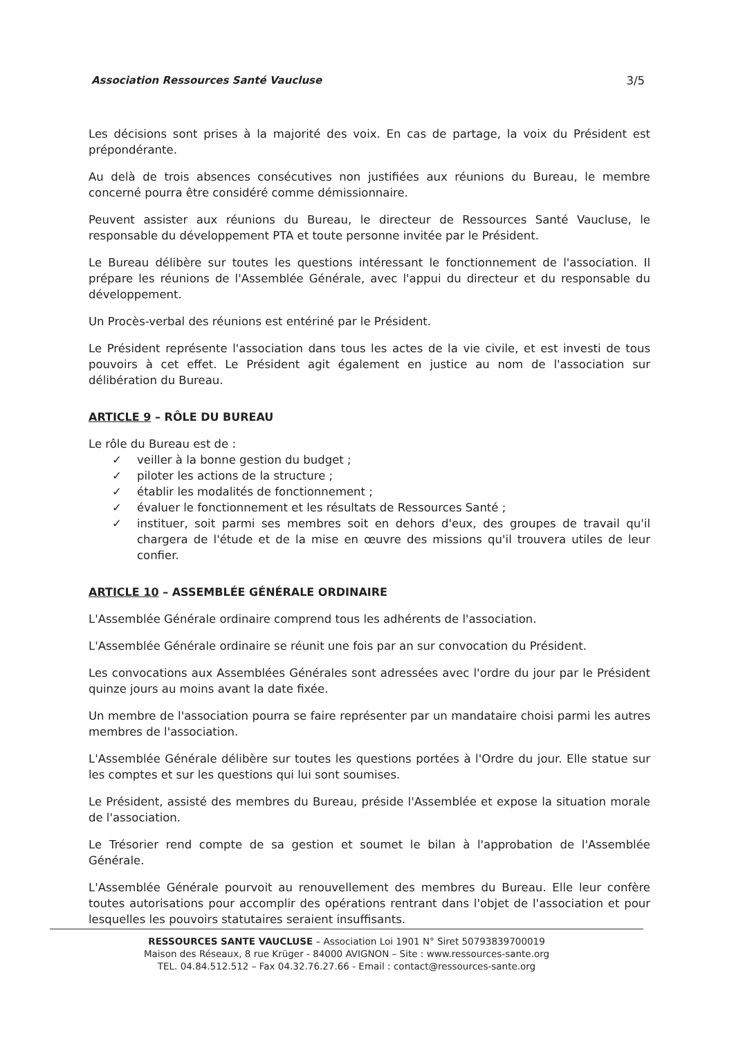Association Ressources Santé Vaucluse 3/5
Les décisions sont prises à la majorité des voix. En cas de partage, la voix du Président est prépondérante.
Au delà de trois absences consécutives non justifiées aux réunions du Bureau, le membre concerné pourra être considéré comme démissionnaire.
Peuvent assister aux réunions du Bureau, le directeur de Ressources Santé Vaucluse, le responsable du développement PTA et toute personne invitée par le Président.
Le Bureau délibère sur toutes les questions intéressant le fonctionnement de l'association. Il prépare les réunions de l'Assemblée Générale, avec l'appui du directeur et du responsable du développement.
Un Procès-verbal des réunions est entériné par le Président.
Le Président représente l'association dans tous les actes de la vie civile, et est investi de tous pouvoirs à cet effet. Le Président agit également en justice au nom de l'association sur délibération du Bureau.
ARTICLE 9 – RÔLE DU BUREAU
Le rôle du Bureau est de :
✓ veiller à la bonne gestion du budget ;
✓ piloter les actions de la structure ;
✓ établir les modalités de fonctionnement ;
✓ évaluer le fonctionnement et les résultats de Ressources Santé ;
✓ instituer, soit parmi ses membres soit en dehors d'eux, des groupes de travail qu'il chargera de l'étude et de la mise en œuvre des missions qu'il trouvera utiles de leur confier.
ARTICLE 10 – ASSEMBLÉE GÉNÉRALE ORDINAIRE
L'Assemblée Générale ordinaire comprend tous les adhérents de l'association.
L'Assemblée Générale ordinaire se réunit une fois par an sur convocation du Président.
Les convocations aux Assemblées Générales sont adressées avec l'ordre du jour par le Président quinze jours au moins avant la date fixée.
Un membre de l'association pourra se faire représenter par un mandataire choisi parmi les autres membres de l'association.
L'Assemblée Générale délibère sur toutes les questions portées à l'Ordre du jour. Elle statue sur les comptes et sur les questions qui lui sont soumises.
Le Président, assisté des membres du Bureau, préside l'Assemblée et expose la situation morale de l'association.
Le Trésorier rend compte de sa gestion et soumet le bilan à l'approbation de l'Assemblée Générale.
L'Assemblée Générale pourvoit au renouvellement des membres du Bureau. Elle leur confère toutes autorisations pour accomplir des opérations rentrant dans l'objet de l'association et pour lesquelles les pouvoirs statutaires seraient insuffisants.
RESSOURCES SANTE VAUCLUSE – Association Loi 1901 N° Siret 50793839700019
Maison des Réseaux, 8 rue Krüger - 84000 AVIGNON – Site : www.ressources-sante.org
TEL. 04.84.512.512 – Fax 04.32.76.27.66 - Email : contact@ressources-sante.org